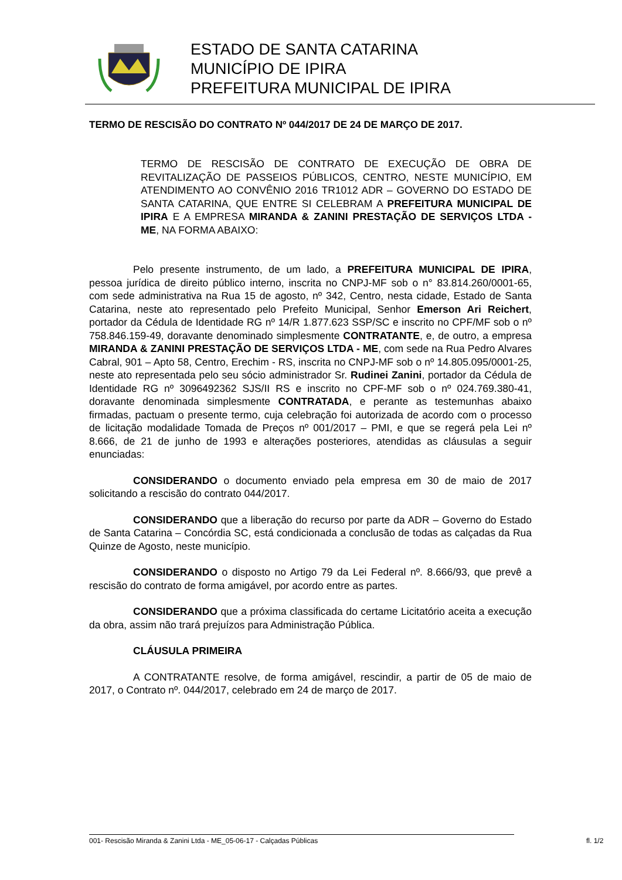ESTADO DE SANTA CATARINA
MUNICÍPIO DE IPIRA
PREFEITURA MUNICIPAL DE IPIRA
TERMO DE RESCISÃO DO CONTRATO Nº 044/2017 DE 24 DE MARÇO DE 2017.
TERMO DE RESCISÃO DE CONTRATO DE EXECUÇÃO DE OBRA DE REVITALIZAÇÃO DE PASSEIOS PÚBLICOS, CENTRO, NESTE MUNICÍPIO, EM ATENDIMENTO AO CONVÊNIO 2016 TR1012 ADR – GOVERNO DO ESTADO DE SANTA CATARINA, QUE ENTRE SI CELEBRAM A PREFEITURA MUNICIPAL DE IPIRA E A EMPRESA MIRANDA & ZANINI PRESTAÇÃO DE SERVIÇOS LTDA - ME, NA FORMA ABAIXO:
Pelo presente instrumento, de um lado, a PREFEITURA MUNICIPAL DE IPIRA, pessoa jurídica de direito público interno, inscrita no CNPJ-MF sob o n° 83.814.260/0001-65, com sede administrativa na Rua 15 de agosto, nº 342, Centro, nesta cidade, Estado de Santa Catarina, neste ato representado pelo Prefeito Municipal, Senhor Emerson Ari Reichert, portador da Cédula de Identidade RG nº 14/R 1.877.623 SSP/SC e inscrito no CPF/MF sob o nº 758.846.159-49, doravante denominado simplesmente CONTRATANTE, e, de outro, a empresa MIRANDA & ZANINI PRESTAÇÃO DE SERVIÇOS LTDA - ME, com sede na Rua Pedro Alvares Cabral, 901 – Apto 58, Centro, Erechim - RS, inscrita no CNPJ-MF sob o nº 14.805.095/0001-25, neste ato representada pelo seu sócio administrador Sr. Rudinei Zanini, portador da Cédula de Identidade RG nº 3096492362 SJS/II RS e inscrito no CPF-MF sob o nº 024.769.380-41, doravante denominada simplesmente CONTRATADA, e perante as testemunhas abaixo firmadas, pactuam o presente termo, cuja celebração foi autorizada de acordo com o processo de licitação modalidade Tomada de Preços nº 001/2017 – PMI, e que se regerá pela Lei nº 8.666, de 21 de junho de 1993 e alterações posteriores, atendidas as cláusulas a seguir enunciadas:
CONSIDERANDO o documento enviado pela empresa em 30 de maio de 2017 solicitando a rescisão do contrato 044/2017.
CONSIDERANDO que a liberação do recurso por parte da ADR – Governo do Estado de Santa Catarina – Concórdia SC, está condicionada a conclusão de todas as calçadas da Rua Quinze de Agosto, neste município.
CONSIDERANDO o disposto no Artigo 79 da Lei Federal nº. 8.666/93, que prevê a rescisão do contrato de forma amigável, por acordo entre as partes.
CONSIDERANDO que a próxima classificada do certame Licitatório aceita a execução da obra, assim não trará prejuízos para Administração Pública.
CLÁUSULA PRIMEIRA
A CONTRATANTE resolve, de forma amigável, rescindir, a partir de 05 de maio de 2017, o Contrato nº. 044/2017, celebrado em 24 de março de 2017.
001- Rescisão Miranda & Zanini Ltda - ME_05-06-17 - Calçadas Públicas fl. 1/2